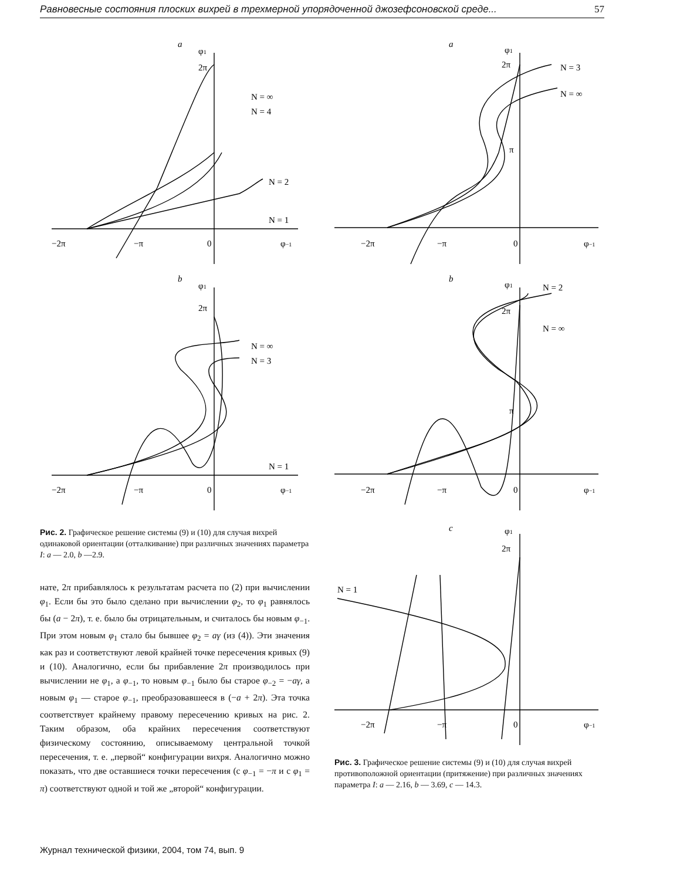Равновесные состояния плоских вихрей в трехмерной упорядоченной джозефсоновской среде... 57
a
φ1
2π
N = ∞
N = 4
N = 2
N = 1
−2π
−π
0
φ−1
b
φ1
2π
N = ∞
N = 3
N = 1
−2π
−π
0
φ−1
Рис. 2. Графическое решение системы (9) и (10) для случая вихрей одинаковой ориентации (отталкивание) при различных значениях параметра I: a — 2.0, b —2.9.
нате, 2π прибавлялось к результатам расчета по (2) при вычислении φ<sub>1</sub>. Если бы это было сделано при вычислении φ<sub>2</sub>, то φ<sub>1</sub> равнялось бы (a − 2π), т. е. было бы отрицательным, и считалось бы новым φ<sub>−1</sub>. При этом новым φ<sub>1</sub> стало бы бывшее φ<sub>2</sub> = aγ (из (4)). Эти значения как раз и соответствуют левой крайней точке пересечения кривых (9) и (10). Аналогично, если бы прибавление 2π производилось при вычислении не φ<sub>1</sub>, а φ<sub>−1</sub>, то новым φ<sub>−1</sub> было бы старое φ<sub>−2</sub> = −aγ, а новым φ<sub>1</sub> — старое φ<sub>−1</sub>, преобразовавшееся в (−a + 2π). Эта точка соответствует крайнему правому пересечению кривых на рис. 2. Таким образом, оба крайних пересечения соответствуют физическому состоянию, описываемому центральной точкой пересечения, т. е. „первой“ конфигурации вихря. Аналогично можно показать, что две оставшиеся точки пересечения (с φ<sub>−1</sub> = −π и с φ<sub>1</sub> = π) соответствуют одной и той же „второй“ конфигурации.
a
φ1
2π
N = 3
N = ∞
π
−2π
−π
0
φ−1
b
φ1
2π
N = 2
N = ∞
π
−2π
−π
0
φ−1
c
φ1
2π
N = 1
−2π
−π
0
φ−1
Рис. 3. Графическое решение системы (9) и (10) для случая вихрей противоположной ориентации (притяжение) при различных значениях параметра I: a — 2.16, b — 3.69, c — 14.3.
Журнал технической физики, 2004, том 74, вып. 9